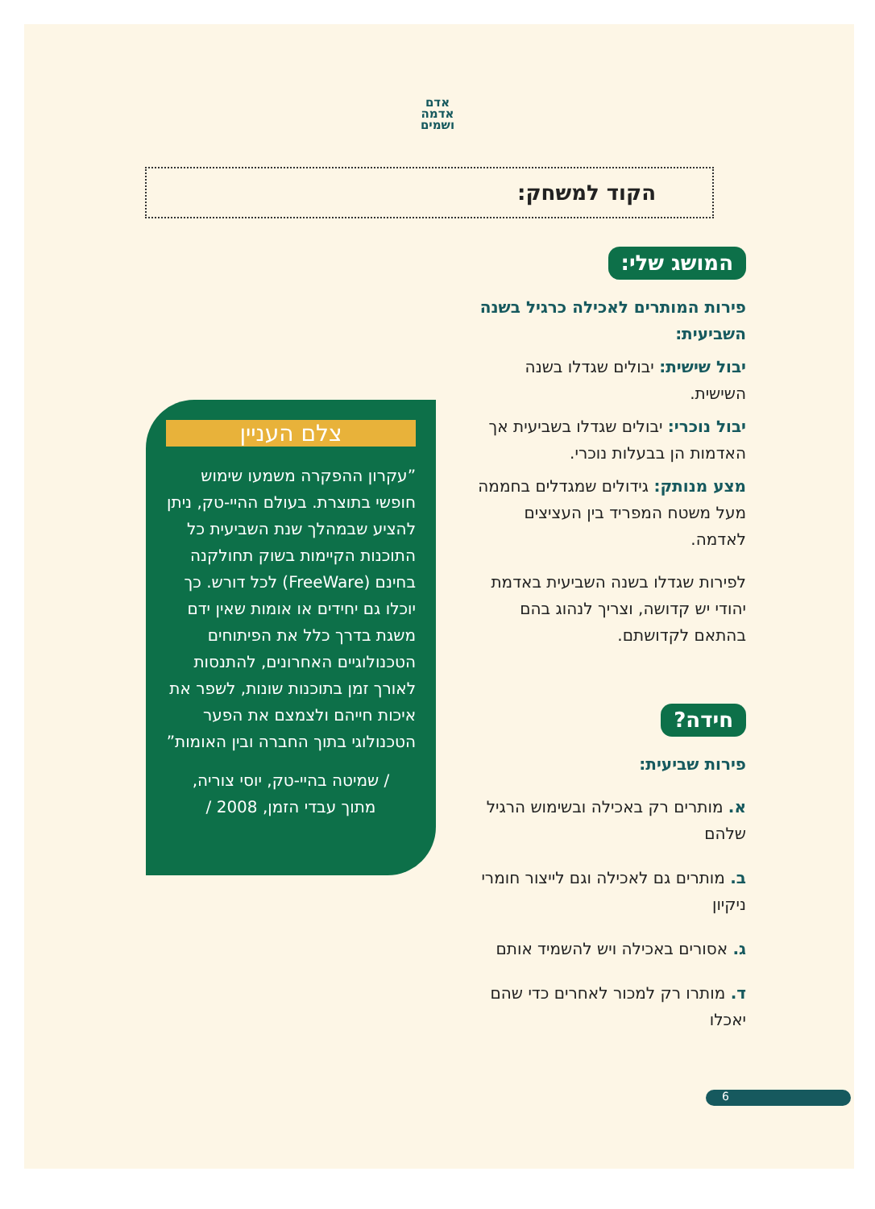אדם
אדמה
ושמים
הקוד למשחק:
המושג שלי:
פירות המותרים לאכילה כרגיל בשנה השביעית:
יבול שישית: יבולים שגדלו בשנה השישית.
יבול נוכרי: יבולים שגדלו בשביעית אך האדמות הן בבעלות נוכרי.
מצע מנותק: גידולים שמגדלים בחממה מעל משטח המפריד בין העציצים לאדמה.
לפירות שגדלו בשנה השביעית באדמת יהודי יש קדושה, וצריך לנהוג בהם בהתאם לקדושתם.
חידה?
פירות שביעית:
א. מותרים רק באכילה ובשימוש הרגיל שלהם
ב. מותרים גם לאכילה וגם לייצור חומרי ניקיון
ג. אסורים באכילה ויש להשמיד אותם
ד. מותרו רק למכור לאחרים כדי שהם יאכלו
צלם העניין
”עקרון ההפקרה משמעו שימוש חופשי בתוצרת. בעולם ההיי-טק, ניתן להציע שבמהלך שנת השביעית כל התוכנות הקיימות בשוק תחולקנה בחינם (FreeWare) לכל דורש. כך יוכלו גם יחידים או אומות שאין ידם משגת בדרך כלל את הפיתוחים הטכנולוגיים האחרונים, להתנסות לאורך זמן בתוכנות שונות, לשפר את איכות חייהם ולצמצם את הפער הטכנולוגי בתוך החברה ובין האומות”
/ שמיטה בהיי-טק, יוסי צוריה,
מתוך עבדי הזמן, 2008 /
6